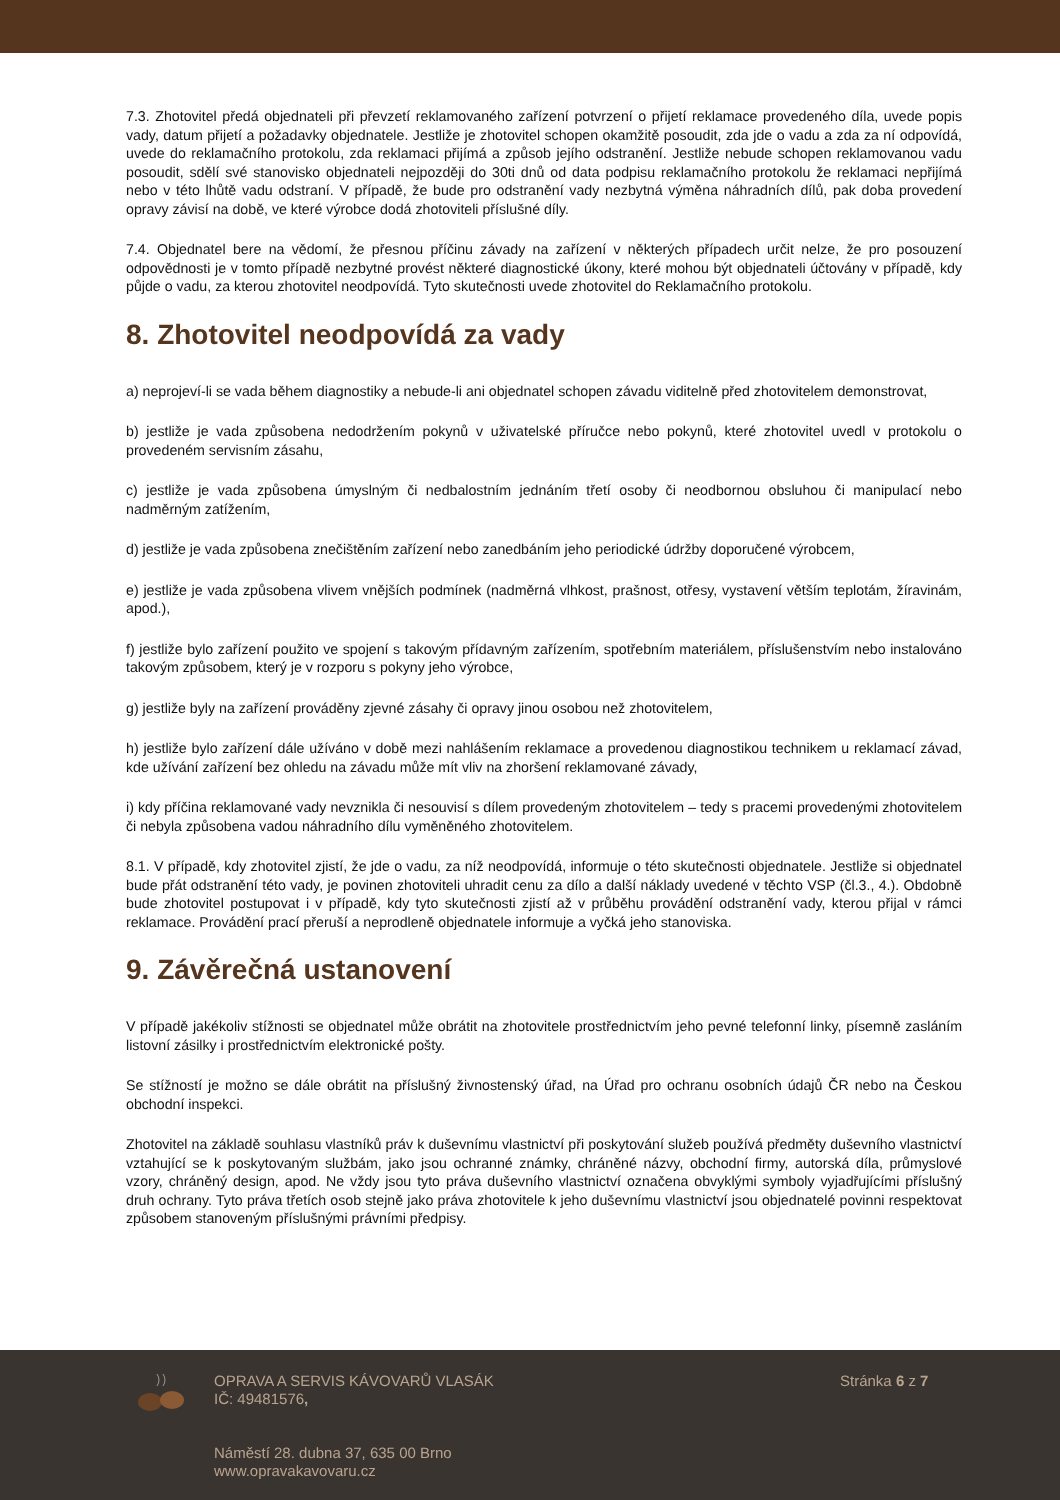7.3. Zhotovitel předá objednateli při převzetí reklamovaného zařízení potvrzení o přijetí reklamace provedeného díla, uvede popis vady, datum přijetí a požadavky objednatele. Jestliže je zhotovitel schopen okamžitě posoudit, zda jde o vadu a zda za ní odpovídá, uvede do reklamačního protokolu, zda reklamaci přijímá a způsob jejího odstranění. Jestliže nebude schopen reklamovanou vadu posoudit, sdělí své stanovisko objednateli nejpozději do 30ti dnů od data podpisu reklamačního protokolu že reklamaci nepřijímá nebo v této lhůtě vadu odstraní. V případě, že bude pro odstranění vady nezbytná výměna náhradních dílů, pak doba provedení opravy závisí na době, ve které výrobce dodá zhotoviteli příslušné díly.
7.4. Objednatel bere na vědomí, že přesnou příčinu závady na zařízení v některých případech určit nelze, že pro posouzení odpovědnosti je v tomto případě nezbytné provést některé diagnostické úkony, které mohou být objednateli účtovány v případě, kdy půjde o vadu, za kterou zhotovitel neodpovídá. Tyto skutečnosti uvede zhotovitel do Reklamačního protokolu.
8. Zhotovitel neodpovídá za vady
a) neprojeví-li se vada během diagnostiky a nebude-li ani objednatel schopen závadu viditelně před zhotovitelem demonstrovat,
b) jestliže je vada způsobena nedodržením pokynů v uživatelské příručce nebo pokynů, které zhotovitel uvedl v protokolu o provedeném servisním zásahu,
c) jestliže je vada způsobena úmyslným či nedbalostním jednáním třetí osoby či neodbornou obsluhou či manipulací nebo nadměrným zatížením,
d) jestliže je vada způsobena znečištěním zařízení nebo zanedbáním jeho periodické údržby doporučené výrobcem,
e) jestliže je vada způsobena vlivem vnějších podmínek (nadměrná vlhkost, prašnost, otřesy, vystavení větším teplotám, žíravinám, apod.),
f) jestliže bylo zařízení použito ve spojení s takovým přídavným zařízením, spotřebním materiálem, příslušenstvím nebo instalováno takovým způsobem, který je v rozporu s pokyny jeho výrobce,
g) jestliže byly na zařízení prováděny zjevné zásahy či opravy jinou osobou než zhotovitelem,
h) jestliže bylo zařízení dále užíváno v době mezi nahlášením reklamace a provedenou diagnostikou technikem u reklamací závad, kde užívání zařízení bez ohledu na závadu může mít vliv na zhoršení reklamované závady,
i) kdy příčina reklamované vady nevznikla či nesouvisí s dílem provedeným zhotovitelem – tedy s pracemi provedenými zhotovitelem či nebyla způsobena vadou náhradního dílu vyměněného zhotovitelem.
8.1. V případě, kdy zhotovitel zjistí, že jde o vadu, za níž neodpovídá, informuje o této skutečnosti objednatele. Jestliže si objednatel bude přát odstranění této vady, je povinen zhotoviteli uhradit cenu za dílo a další náklady uvedené v těchto VSP (čl.3., 4.). Obdobně bude zhotovitel postupovat i v případě, kdy tyto skutečnosti zjistí až v průběhu provádění odstranění vady, kterou přijal v rámci reklamace. Provádění prací přeruší a neprodleně objednatele informuje a vyčká jeho stanoviska.
9. Závěrečná ustanovení
V případě jakékoliv stížnosti se objednatel může obrátit na zhotovitele prostřednictvím jeho pevné telefonní linky, písemně zasláním listovní zásilky i prostřednictvím elektronické pošty.
Se stížností je možno se dále obrátit na příslušný živnostenský úřad, na Úřad pro ochranu osobních údajů ČR nebo na Českou obchodní inspekci.
Zhotovitel na základě souhlasu vlastníků práv k duševnímu vlastnictví při poskytování služeb používá předměty duševního vlastnictví vztahující se k poskytovaným službám, jako jsou ochranné známky, chráněné názvy, obchodní firmy, autorská díla, průmyslové vzory, chráněný design, apod. Ne vždy jsou tyto práva duševního vlastnictví označena obvyklými symboly vyjadřujícími příslušný druh ochrany. Tyto práva třetích osob stejně jako práva zhotovitele k jeho duševnímu vlastnictví jsou objednatelé povinni respektovat způsobem stanoveným příslušnými právními předpisy.
OPRAVA A SERVIS KÁVOVARŮ VLASÁK
IČ: 49481576,
Náměstí 28. dubna 37, 635 00 Brno
www.opravakavovaru.cz
Stránka 6 z 7